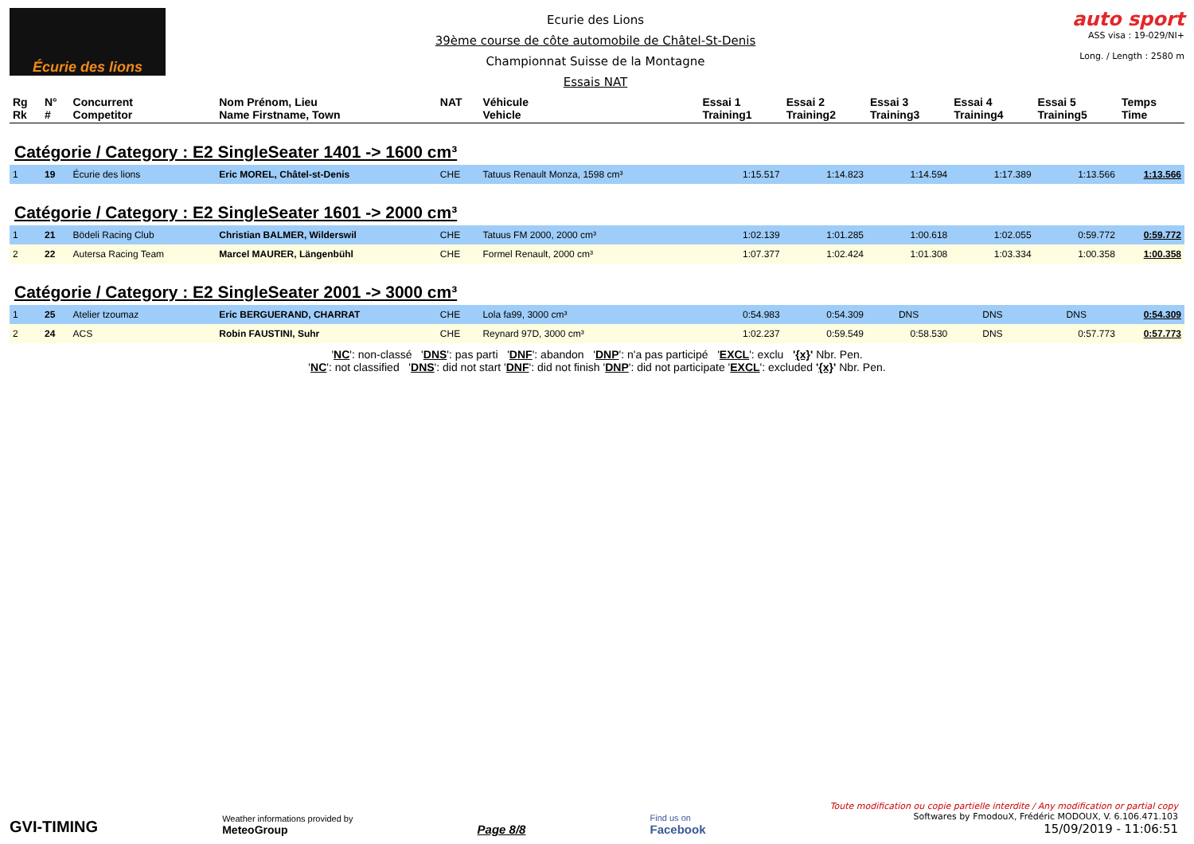Écurie des lions
Ecurie des Lions
39ème course de côte automobile de Châtel-St-Denis
Championnat Suisse de la Montagne
Essais NAT
auto sport
ASS visa : 19-029/NI+
Long. / Length : 2580 m
| Rg Rk | N° # | Concurrent Competitor | Nom Prénom, Lieu Name Firstname, Town | NAT | Véhicule Vehicle | Essai 1 Training1 | Essai 2 Training2 | Essai 3 Training3 | Essai 4 Training4 | Essai 5 Training5 | Temps Time |
| --- | --- | --- | --- | --- | --- | --- | --- | --- | --- | --- | --- |
| Catégorie / Category : E2 SingleSeater 1401 -> 1600 cm³ | | | | | | | | | | | |
| 1 | 19 | Écurie des lions | Eric MOREL, Châtel-st-Denis | CHE | Tatuus Renault Monza, 1598 cm³ | 1:15.517 | 1:14.823 | 1:14.594 | 1:17.389 | 1:13.566 | 1:13.566 |
| Catégorie / Category : E2 SingleSeater 1601 -> 2000 cm³ | | | | | | | | | | | |
| 1 | 21 | Bödeli Racing Club | Christian BALMER, Wilderswil | CHE | Tatuus FM 2000, 2000 cm³ | 1:02.139 | 1:01.285 | 1:00.618 | 1:02.055 | 0:59.772 | 0:59.772 |
| 2 | 22 | Autersa Racing Team | Marcel MAURER, Längenbühl | CHE | Formel Renault, 2000 cm³ | 1:07.377 | 1:02.424 | 1:01.308 | 1:03.334 | 1:00.358 | 1:00.358 |
| Catégorie / Category : E2 SingleSeater 2001 -> 3000 cm³ | | | | | | | | | | | |
| 1 | 25 | Atelier tzoumaz | Eric BERGUERAND, CHARRAT | CHE | Lola fa99, 3000 cm³ | 0:54.983 | 0:54.309 | DNS | DNS | DNS | 0:54.309 |
| 2 | 24 | ACS | Robin FAUSTINI, Suhr | CHE | Reynard 97D, 3000 cm³ | 1:02.237 | 0:59.549 | 0:58.530 | DNS | 0:57.773 | 0:57.773 |
'NC': non-classé 'DNS': pas parti 'DNF': abandon 'DNP': n'a pas participé 'EXCL': exclu '{x}' Nbr. Pen.
'NC': not classified 'DNS': did not start 'DNF': did not finish 'DNP': did not participate 'EXCL': excluded '{x}' Nbr. Pen.
GVI-TIMING
Weather informations provided by
MeteoGroup
Page 8/8
Find us on
Facebook
Toute modification ou copie partielle interdite / Any modification or partial copy
Softwares by FmodouX, Frédéric MODOUX, V. 6.106.471.103
15/09/2019 - 11:06:51